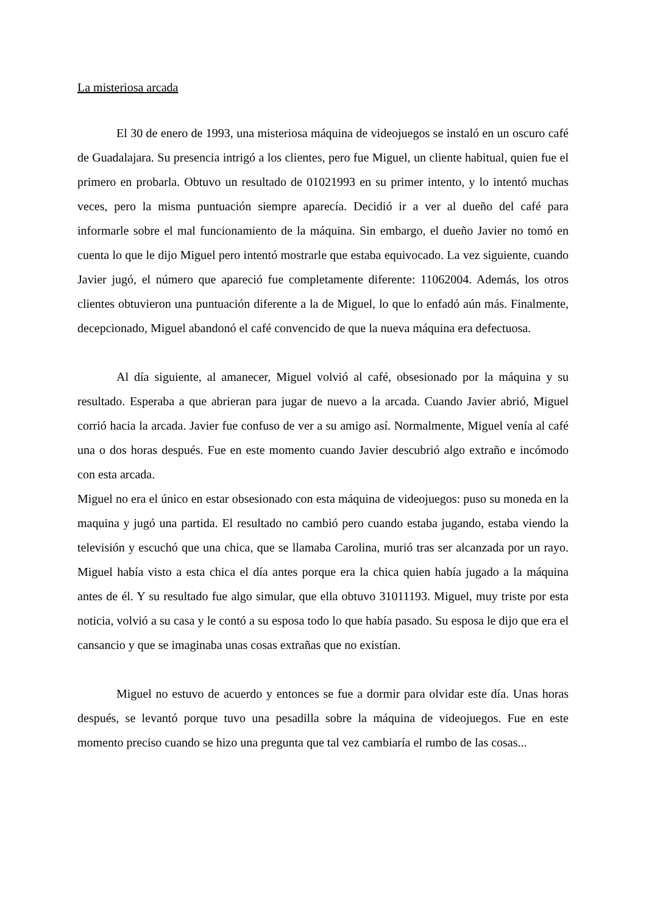La misteriosa arcada
El 30 de enero de 1993, una misteriosa máquina de videojuegos se instaló en un oscuro café de Guadalajara. Su presencia intrigó a los clientes, pero fue Miguel, un cliente habitual, quien fue el primero en probarla. Obtuvo un resultado de 01021993 en su primer intento, y lo intentó muchas veces, pero la misma puntuación siempre aparecía. Decidió ir a ver al dueño del café para informarle sobre el mal funcionamiento de la máquina. Sin embargo, el dueño Javier no tomó en cuenta lo que le dijo Miguel pero intentó mostrarle que estaba equivocado. La vez siguiente, cuando Javier jugó, el número que apareció fue completamente diferente: 11062004. Además, los otros clientes obtuvieron una puntuación diferente a la de Miguel, lo que lo enfadó aún más. Finalmente, decepcionado, Miguel abandonó el café convencido de que la nueva máquina era defectuosa.
Al día siguiente, al amanecer, Miguel volvió al café, obsesionado por la máquina y su resultado. Esperaba a que abrieran para jugar de nuevo a la arcada. Cuando Javier abrió, Miguel corrió hacia la arcada. Javier fue confuso de ver a su amigo así. Normalmente, Miguel venía al café una o dos horas después. Fue en este momento cuando Javier descubrió algo extraño e incómodo con esta arcada.
Miguel no era el único en estar obsesionado con esta máquina de videojuegos: puso su moneda en la maquina y jugó una partida. El resultado no cambió pero cuando estaba jugando, estaba viendo la televisión y escuchó que una chica, que se llamaba Carolina, murió tras ser alcanzada por un rayo. Miguel había visto a esta chica el día antes porque era la chica quien había jugado a la máquina antes de él. Y su resultado fue algo simular, que ella obtuvo 31011193. Miguel, muy triste por esta noticia, volvió a su casa y le contó a su esposa todo lo que había pasado. Su esposa le dijo que era el cansancio y que se imaginaba unas cosas extrañas que no existían.
Miguel no estuvo de acuerdo y entonces se fue a dormir para olvidar este día. Unas horas después, se levantó porque tuvo una pesadilla sobre la máquina de videojuegos. Fue en este momento preciso cuando se hizo una pregunta que tal vez cambiaría el rumbo de las cosas...